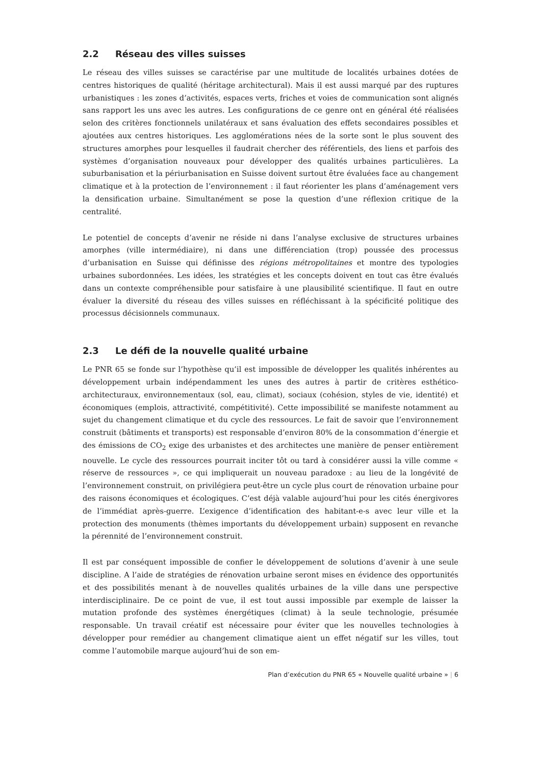2.2 Réseau des villes suisses
Le réseau des villes suisses se caractérise par une multitude de localités urbaines dotées de centres historiques de qualité (héritage architectural). Mais il est aussi marqué par des ruptures urbanistiques : les zones d’activités, espaces verts, friches et voies de communication sont alignés sans rapport les uns avec les autres. Les configurations de ce genre ont en général été réalisées selon des critères fonctionnels unilatéraux et sans évaluation des effets secondaires possibles et ajoutées aux centres historiques. Les agglomérations nées de la sorte sont le plus souvent des structures amorphes pour lesquelles il faudrait chercher des référentiels, des liens et parfois des systèmes d’organisation nouveaux pour développer des qualités urbaines particulières. La suburbanisation et la périurbanisation en Suisse doivent surtout être évaluées face au changement climatique et à la protection de l’environnement : il faut réorienter les plans d’aménagement vers la densification urbaine. Simultanément se pose la question d’une réflexion critique de la centralité.
Le potentiel de concepts d’avenir ne réside ni dans l’analyse exclusive de structures urbaines amorphes (ville intermédiaire), ni dans une différenciation (trop) poussée des processus d’urbanisation en Suisse qui définisse des régions métropolitaines et montre des typologies urbaines subordonnées. Les idées, les stratégies et les concepts doivent en tout cas être évalués dans un contexte compréhensible pour satisfaire à une plausibilité scientifique. Il faut en outre évaluer la diversité du réseau des villes suisses en réfléchissant à la spécificité politique des processus décisionnels communaux.
2.3 Le défi de la nouvelle qualité urbaine
Le PNR 65 se fonde sur l’hypothèse qu’il est impossible de développer les qualités inhérentes au développement urbain indépendamment les unes des autres à partir de critères esthético-architecturaux, environnementaux (sol, eau, climat), sociaux (cohésion, styles de vie, identité) et économiques (emplois, attractivité, compétitivité). Cette impossibilité se manifeste notamment au sujet du changement climatique et du cycle des ressources. Le fait de savoir que l’environnement construit (bâtiments et transports) est responsable d’environ 80% de la consommation d’énergie et des émissions de CO<sub>2</sub> exige des urbanistes et des architectes une manière de penser entièrement nouvelle. Le cycle des ressources pourrait inciter tôt ou tard à considérer aussi la ville comme « réserve de ressources », ce qui impliquerait un nouveau paradoxe : au lieu de la longévité de l’environnement construit, on privilégiera peut-être un cycle plus court de rénovation urbaine pour des raisons économiques et écologiques. C’est déjà valable aujourd’hui pour les cités énergivores de l’immédiat après-guerre. L’exigence d’identification des habitant-e-s avec leur ville et la protection des monuments (thèmes importants du développement urbain) supposent en revanche la pérennité de l’environnement construit.
Il est par conséquent impossible de confier le développement de solutions d’avenir à une seule discipline. A l’aide de stratégies de rénovation urbaine seront mises en évidence des opportunités et des possibilités menant à de nouvelles qualités urbaines de la ville dans une perspective interdisciplinaire. De ce point de vue, il est tout aussi impossible par exemple de laisser la mutation profonde des systèmes énergétiques (climat) à la seule technologie, présumée responsable. Un travail créatif est nécessaire pour éviter que les nouvelles technologies à développer pour remédier au changement climatique aient un effet négatif sur les villes, tout comme l’automobile marque aujourd’hui de son em-
Plan d’exécution du PNR 65 « Nouvelle qualité urbaine » | 6